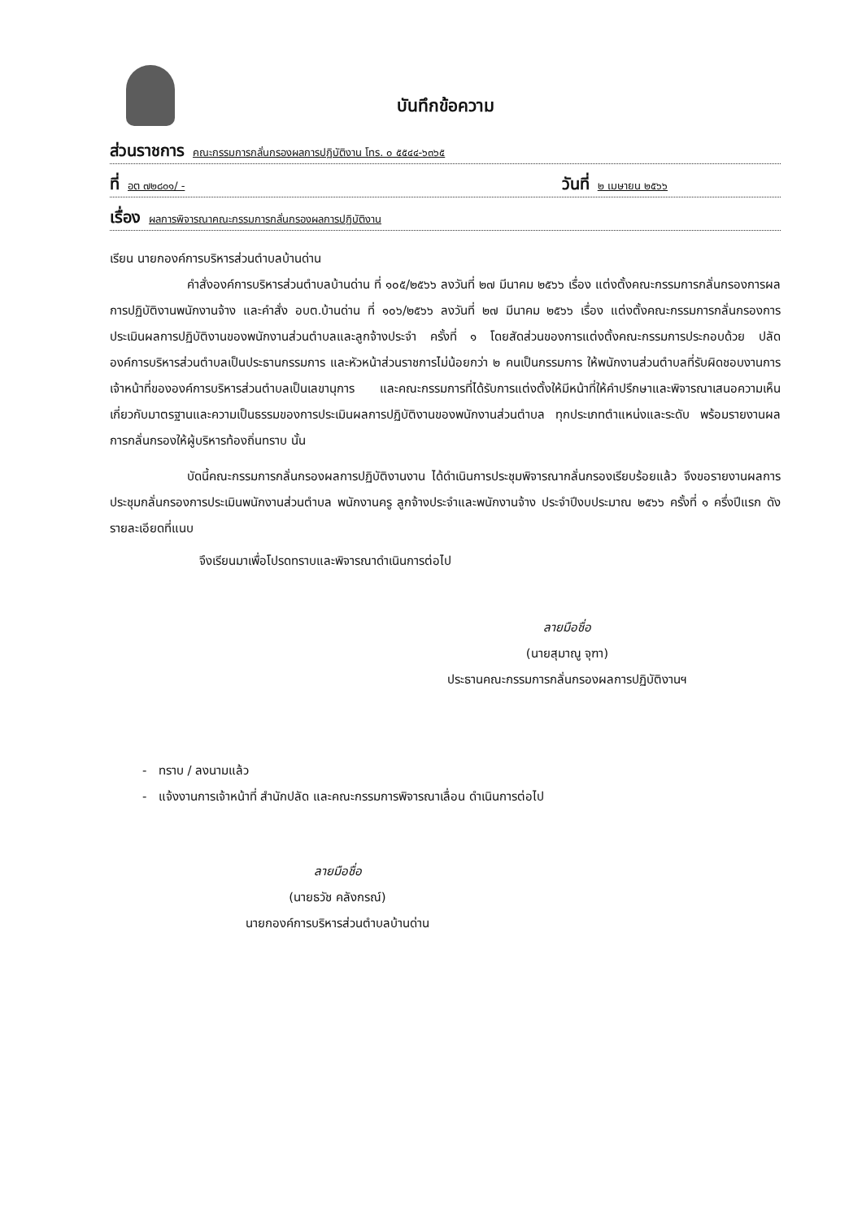บันทึกข้อความ
ส่วนราชการ คณะกรรมการกลั่นกรองผลการปฏิบัติงาน โทร. ๐ ๕๕๔๔-๖๓๖๕
ที่ อต ๗๒๘๐๑/ - วันที่ ๒ เมษายน ๒๕๖๖
เรื่อง ผลการพิจารณาคณะกรรมการกลั่นกรองผลการปฏิบัติงาน
เรียน นายกองค์การบริหารส่วนตำบลบ้านด่าน
คำสั่งองค์การบริหารส่วนตำบลบ้านด่าน ที่ ๑๐๕/๒๕๖๖ ลงวันที่ ๒๗ มีนาคม ๒๕๖๖ เรื่อง แต่งตั้งคณะกรรมการกลั่นกรองการผลการปฏิบัติงานพนักงานจ้าง และคำสั่ง อบต.บ้านด่าน ที่ ๑๐๖/๒๕๖๖ ลงวันที่ ๒๗ มีนาคม ๒๕๖๖ เรื่อง แต่งตั้งคณะกรรมการกลั่นกรองการประเมินผลการปฏิบัติงานของพนักงานส่วนตำบลและลูกจ้างประจำ ครั้งที่ ๑ โดยสัดส่วนของการแต่งตั้งคณะกรรมการประกอบด้วย ปลัดองค์การบริหารส่วนตำบลเป็นประธานกรรมการ และหัวหน้าส่วนราชการไม่น้อยกว่า ๒ คนเป็นกรรมการ ให้พนักงานส่วนตำบลที่รับผิดชอบงานการเจ้าหน้าที่ขององค์การบริหารส่วนตำบลเป็นเลขานุการ และคณะกรรมการที่ได้รับการแต่งตั้งให้มีหน้าที่ให้คำปรึกษาและพิจารณาเสนอความเห็นเกี่ยวกับมาตรฐานและความเป็นธรรมของการประเมินผลการปฏิบัติงานของพนักงานส่วนตำบล ทุกประเภทตำแหน่งและระดับ พร้อมรายงานผลการกลั่นกรองให้ผู้บริหารท้องถิ่นทราบ นั้น
บัดนี้คณะกรรมการกลั่นกรองผลการปฏิบัติงานงาน ได้ดำเนินการประชุมพิจารณากลั่นกรองเรียบร้อยแล้ว จึงขอรายงานผลการประชุมกลั่นกรองการประเมินพนักงานส่วนตำบล พนักงานครู ลูกจ้างประจำและพนักงานจ้าง ประจำปีงบประมาณ ๒๕๖๖ ครั้งที่ ๑ ครึ่งปีแรก ดังรายละเอียดที่แนบ
จึงเรียนมาเพื่อโปรดทราบและพิจารณาดำเนินการต่อไป
ลายมือชื่อ
(นายสุมาณู จุฑา)
ประธานคณะกรรมการกลั่นกรองผลการปฏิบัติงานฯ
- ทราบ / ลงนามแล้ว
- แจ้งงานการเจ้าหน้าที่ สำนักปลัด และคณะกรรมการพิจารณาเลื่อน ดำเนินการต่อไป
ลายมือชื่อ
(นายธวัช คลังกรณ์)
นายกองค์การบริหารส่วนตำบลบ้านด่าน